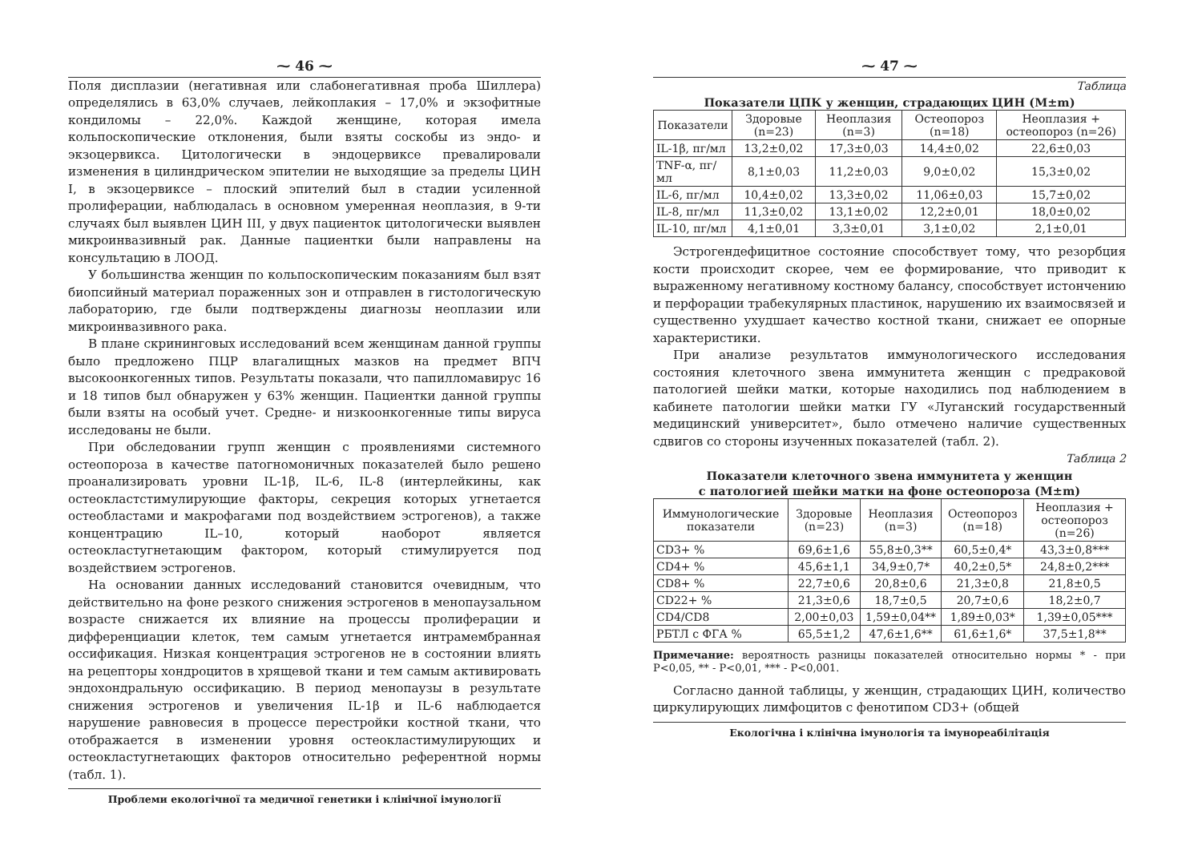⁓ 46 ⁓
Поля дисплазии (негативная или слабонегативная проба Шиллера) определялись в 63,0% случаев, лейкоплакия – 17,0% и экзофитные кондиломы – 22,0%. Каждой женщине, которая имела кольпоскопические отклонения, были взяты соскобы из эндо- и экзоцервикса. Цитологически в эндоцервиксе превалировали изменения в цилиндрическом эпителии не выходящие за пределы ЦИН I, в экзоцервиксе – плоский эпителий был в стадии усиленной пролиферации, наблюдалась в основном умеренная неоплазия, в 9-ти случаях был выявлен ЦИН III, у двух пациенток цитологически выявлен микроинвазивный рак. Данные пациентки были направлены на консультацию в ЛООД.
У большинства женщин по кольпоскопическим показаниям был взят биопсийный материал пораженных зон и отправлен в гистологическую лабораторию, где были подтверждены диагнозы неоплазии или микроинвазивного рака.
В плане скрининговых исследований всем женщинам данной группы было предложено ПЦР влагалищных мазков на предмет ВПЧ высокоонкогенных типов. Результаты показали, что папилломавирус 16 и 18 типов был обнаружен у 63% женщин. Пациентки данной группы были взяты на особый учет. Средне- и низкоонкогенные типы вируса исследованы не были.
При обследовании групп женщин с проявлениями системного остеопороза в качестве патогномоничных показателей было решено проанализировать уровни IL-1β, IL-6, IL-8 (интерлейкины, как остеокластстимулирующие факторы, секреция которых угнетается остеобластами и макрофагами под воздействием эстрогенов), а также концентрацию IL–10, который наоборот является остеокластугнетающим фактором, который стимулируется под воздействием эстрогенов.
На основании данных исследований становится очевидным, что действительно на фоне резкого снижения эстрогенов в менопаузальном возрасте снижается их влияние на процессы пролиферации и дифференциации клеток, тем самым угнетается интрамембранная оссификация. Низкая концентрация эстрогенов не в состоянии влиять на рецепторы хондроцитов в хрящевой ткани и тем самым активировать эндохондральную оссификацию. В период менопаузы в результате снижения эстрогенов и увеличения IL-1β и IL-6 наблюдается нарушение равновесия в процессе перестройки костной ткани, что отображается в изменении уровня остеокластимулирующих и остеокластугнетающих факторов относительно референтной нормы (табл. 1).
Проблеми екологічної та медичної генетики і клінічної імунології
⁓ 47 ⁓
Таблица
Показатели ЦПК у женщин, страдающих ЦИН (M±m)
| Показатели | Здоровые (n=23) | Неоплазия (n=3) | Остеопороз (n=18) | Неоплазия + остеопороз (n=26) |
| --- | --- | --- | --- | --- |
| IL-1β, пг/мл | 13,2±0,02 | 17,3±0,03 | 14,4±0,02 | 22,6±0,03 |
| TNF-α, пг/мл | 8,1±0,03 | 11,2±0,03 | 9,0±0,02 | 15,3±0,02 |
| IL-6, пг/мл | 10,4±0,02 | 13,3±0,02 | 11,06±0,03 | 15,7±0,02 |
| IL-8, пг/мл | 11,3±0,02 | 13,1±0,02 | 12,2±0,01 | 18,0±0,02 |
| IL-10, пг/мл | 4,1±0,01 | 3,3±0,01 | 3,1±0,02 | 2,1±0,01 |
Эстрогендефицитное состояние способствует тому, что резорбция кости происходит скорее, чем ее формирование, что приводит к выраженному негативному костному балансу, способствует истончению и перфорации трабекулярных пластинок, нарушению их взаимосвязей и существенно ухудшает качество костной ткани, снижает ее опорные характеристики.
При анализе результатов иммунологического исследования состояния клеточного звена иммунитета женщин с предраковой патологией шейки матки, которые находились под наблюдением в кабинете патологии шейки матки ГУ «Луганский государственный медицинский университет», было отмечено наличие существенных сдвигов со стороны изученных показателей (табл. 2).
Таблица 2
Показатели клеточного звена иммунитета у женщин
с патологией шейки матки на фоне остеопороза (M±m)
| Иммунологические показатели | Здоровые (n=23) | Неоплазия (n=3) | Остеопороз (n=18) | Неоплазия + остеопороз (n=26) |
| --- | --- | --- | --- | --- |
| CD3+ % | 69,6±1,6 | 55,8±0,3** | 60,5±0,4* | 43,3±0,8*** |
| CD4+ % | 45,6±1,1 | 34,9±0,7* | 40,2±0,5* | 24,8±0,2*** |
| CD8+ % | 22,7±0,6 | 20,8±0,6 | 21,3±0,8 | 21,8±0,5 |
| CD22+ % | 21,3±0,6 | 18,7±0,5 | 20,7±0,6 | 18,2±0,7 |
| CD4/CD8 | 2,00±0,03 | 1,59±0,04** | 1,89±0,03* | 1,39±0,05*** |
| РБТЛ с ФГА % | 65,5±1,2 | 47,6±1,6** | 61,6±1,6* | 37,5±1,8** |
Примечание: вероятность разницы показателей относительно нормы * - при Р<0,05, ** - Р<0,01, *** - Р<0,001.
Согласно данной таблицы, у женщин, страдающих ЦИН, количество циркулирующих лимфоцитов с фенотипом CD3+ (общей
Екологічна і клінічна імунологія та імунореабілітація